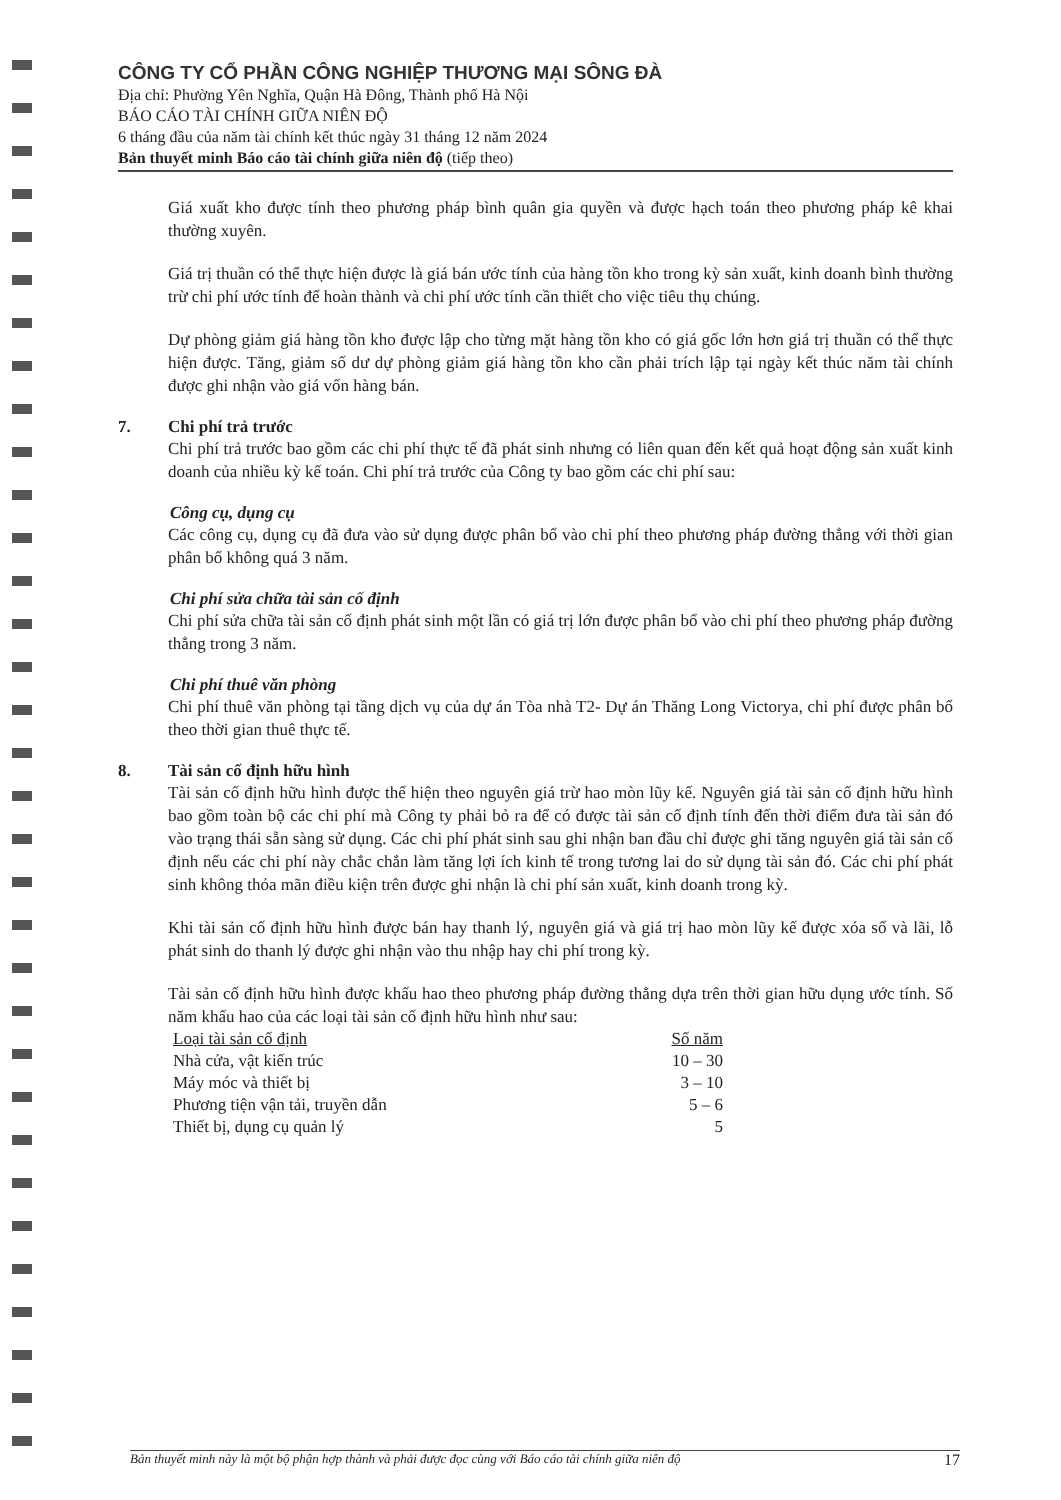CÔNG TY CỔ PHẦN CÔNG NGHIỆP THƯƠNG MẠI SÔNG ĐÀ
Địa chỉ: Phường Yên Nghĩa, Quận Hà Đông, Thành phố Hà Nội
BÁO CÁO TÀI CHÍNH GIỮA NIÊN ĐỘ
6 tháng đầu của năm tài chính kết thúc ngày 31 tháng 12 năm 2024
Bản thuyết minh Báo cáo tài chính giữa niên độ (tiếp theo)
Giá xuất kho được tính theo phương pháp bình quân gia quyền và được hạch toán theo phương pháp kê khai thường xuyên.
Giá trị thuần có thể thực hiện được là giá bán ước tính của hàng tồn kho trong kỳ sản xuất, kinh doanh bình thường trừ chi phí ước tính để hoàn thành và chi phí ước tính cần thiết cho việc tiêu thụ chúng.
Dự phòng giảm giá hàng tồn kho được lập cho từng mặt hàng tồn kho có giá gốc lớn hơn giá trị thuần có thể thực hiện được. Tăng, giảm số dư dự phòng giảm giá hàng tồn kho cần phải trích lập tại ngày kết thúc năm tài chính được ghi nhận vào giá vốn hàng bán.
7. Chi phí trả trước
Chi phí trả trước bao gồm các chi phí thực tế đã phát sinh nhưng có liên quan đến kết quả hoạt động sản xuất kinh doanh của nhiều kỳ kế toán. Chi phí trả trước của Công ty bao gồm các chi phí sau:
Công cụ, dụng cụ
Các công cụ, dụng cụ đã đưa vào sử dụng được phân bổ vào chi phí theo phương pháp đường thẳng với thời gian phân bổ không quá 3 năm.
Chi phí sửa chữa tài sản cố định
Chi phí sửa chữa tài sản cố định phát sinh một lần có giá trị lớn được phân bổ vào chi phí theo phương pháp đường thẳng trong 3 năm.
Chi phí thuê văn phòng
Chi phí thuê văn phòng tại tầng dịch vụ của dự án Tòa nhà T2- Dự án Thăng Long Victorya, chi phí được phân bổ theo thời gian thuê thực tế.
8. Tài sản cố định hữu hình
Tài sản cố định hữu hình được thể hiện theo nguyên giá trừ hao mòn lũy kế. Nguyên giá tài sản cố định hữu hình bao gồm toàn bộ các chi phí mà Công ty phải bỏ ra để có được tài sản cố định tính đến thời điểm đưa tài sản đó vào trạng thái sẵn sàng sử dụng. Các chi phí phát sinh sau ghi nhận ban đầu chỉ được ghi tăng nguyên giá tài sản cố định nếu các chi phí này chắc chắn làm tăng lợi ích kinh tế trong tương lai do sử dụng tài sản đó. Các chi phí phát sinh không thỏa mãn điều kiện trên được ghi nhận là chi phí sản xuất, kinh doanh trong kỳ.
Khi tài sản cố định hữu hình được bán hay thanh lý, nguyên giá và giá trị hao mòn lũy kế được xóa sổ và lãi, lỗ phát sinh do thanh lý được ghi nhận vào thu nhập hay chi phí trong kỳ.
Tài sản cố định hữu hình được khấu hao theo phương pháp đường thẳng dựa trên thời gian hữu dụng ước tính. Số năm khấu hao của các loại tài sản cố định hữu hình như sau:
| Loại tài sản cố định | Số năm |
| --- | --- |
| Nhà cửa, vật kiến trúc | 10 – 30 |
| Máy móc và thiết bị | 3 – 10 |
| Phương tiện vận tải, truyền dẫn | 5 – 6 |
| Thiết bị, dụng cụ quản lý | 5 |
Bản thuyết minh này là một bộ phận hợp thành và phải được đọc cùng với Báo cáo tài chính giữa niên độ 17